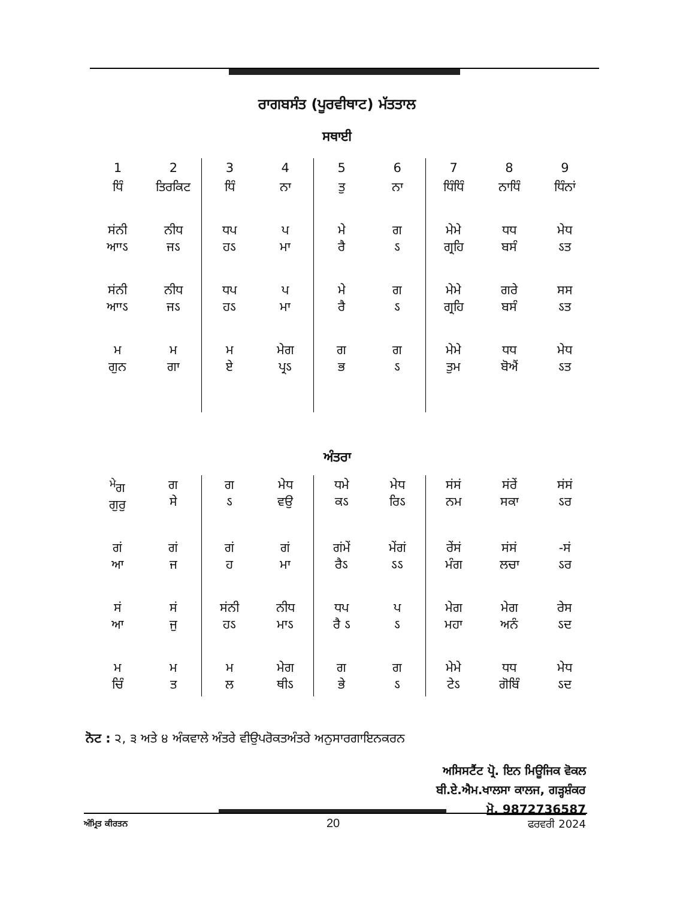ਰਾਗਬਸੰਤ (ਪੂਰਵੀਥਾਟ) ਮੱਤਤਾਲ
ਸਥਾਈ
| 1 | 2 | 3 | 4 | 5 | 6 | 7 | 8 | 9 |
| ਧਿੰ | ਤਿਰਕਿਟ | ਧਿੰ | ਨਾ | ਤੁ | ਨਾ | ਧਿੰਧਿੰ | ਨਾਧਿੰ | ਧਿੰਨਾਂ |
| ਸਂਨੀ ਆਾऽ | ਨੀਧ ਜऽ | ਧਪ ਹऽ | ਪ ਮਾ | ਮੇ ਰੈ | ਗ ऽ | ਮੇਮੇ ਗ੍ਰਹਿ | ਧਧ ਬਸੰ | ਮੇਧ ऽਤ |
| ਸਂਨੀ ਆਾऽ | ਨੀਧ ਜऽ | ਧਪ ਹऽ | ਪ ਮਾ | ਮੇ ਰੈ | ਗ ऽ | ਮੇਮੇ ਗ੍ਰਹਿ | ਗਰੇ ਬਸੰ | ਸਸ ऽਤ |
| ਮ ਗੁਨ | ਮ ਗਾ | ਮ ਏ | ਮੇਗ ਪ੍ਰऽ | ਗ ਭ | ਗ ऽ | ਮੇਮੇ ਤੁਮ | ਧਧ ਬੋਐਂ | ਮੇਧ ऽਤ |
ਅੰਤਰਾ
| <sup>ਮੇ</sup>ਗ ਗੁਰੁ | ਗ ਸੇ | ਗ ऽ | ਮੇਧ ਵਉ | ਧਮੇ ਕऽ | ਮੇਧ ਰਿऽ | ਸਂਸਂ ਨਮ | ਸਂਰੇਂ ਸਕਾ | ਸਂਸਂ ऽਰ |
| ਗਂ ਆ | ਗਂ ਜ | ਗਂ ਹ | ਗਂ ਮਾ | ਗਂਮੇਂ ਰੈऽ | ਮੇਂਗਂ ऽऽ | ਰੇਂਸਂ ਮੰਗ | ਸਂਸਂ ਲਚਾ | -ਸਂ ऽਰ |
| ਸਂ ਆ | ਸਂ ਜੁ | ਸਂਨੀ ਹऽ | ਨੀਧ ਮਾऽ | ਧਪ ਰੈ ऽ | ਪ ऽ | ਮੇਗ ਮਹਾ | ਮੇਗ ਅਨੰ | ਰੇਸ ऽਦ |
| ਮ ਚਿੰ | ਮ ਤ | ਮ ਲ | ਮੇਗ ਥੀऽ | ਗ ਭੇ | ਗ ऽ | ਮੇਮੇ ਟੇऽ | ਧਧ ਗੋਬਿੰ | ਮੇਧ ऽਦ |
ਨੋਟ : ੨, ੩ ਅਤੇ ੪ ਅੰਕਵਾਲੇ ਅੰਤਰੇ ਵੀਉਪਰੋਕਤਅੰਤਰੇ ਅਨੁਸਾਰਗਾਇਨਕਰਨ
ਅਸਿਸਟੈਂਟ ਪ੍ਰੋ. ਇਨ ਮਿਊਜਿਕ ਵੋਕਲ
ਬੀ.ਏ.ਐਮ.ਖਾਲਸਾ ਕਾਲਜ, ਗੜ੍ਹਸ਼ੰਕਰ
ਮੋ. 9872736587
ਅੰਮ੍ਰਿਤ ਕੀਰਤਨ 20 ਫਰਵਰੀ 2024